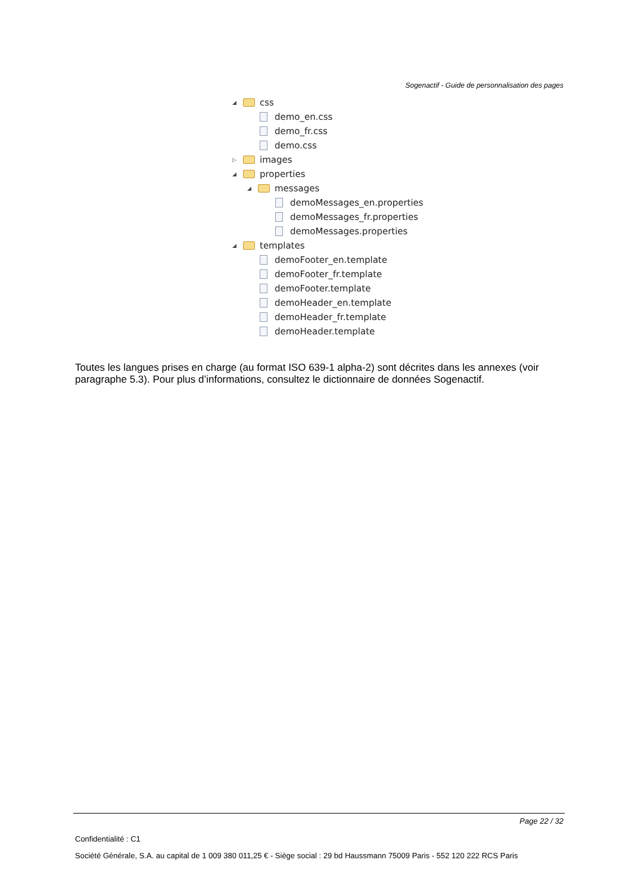Sogenactif - Guide de personnalisation des pages
◢ css
demo_en.css
demo_fr.css
demo.css
▷ images
◢ properties
◢ messages
demoMessages_en.properties
demoMessages_fr.properties
demoMessages.properties
◢ templates
demoFooter_en.template
demoFooter_fr.template
demoFooter.template
demoHeader_en.template
demoHeader_fr.template
demoHeader.template
Toutes les langues prises en charge (au format ISO 639-1 alpha-2) sont décrites dans les annexes (voir paragraphe 5.3). Pour plus d’informations, consultez le dictionnaire de données Sogenactif.
Page 22 / 32
Confidentialité : C1
Société Générale, S.A. au capital de 1 009 380 011,25 € - Siège social : 29 bd Haussmann 75009 Paris - 552 120 222 RCS Paris